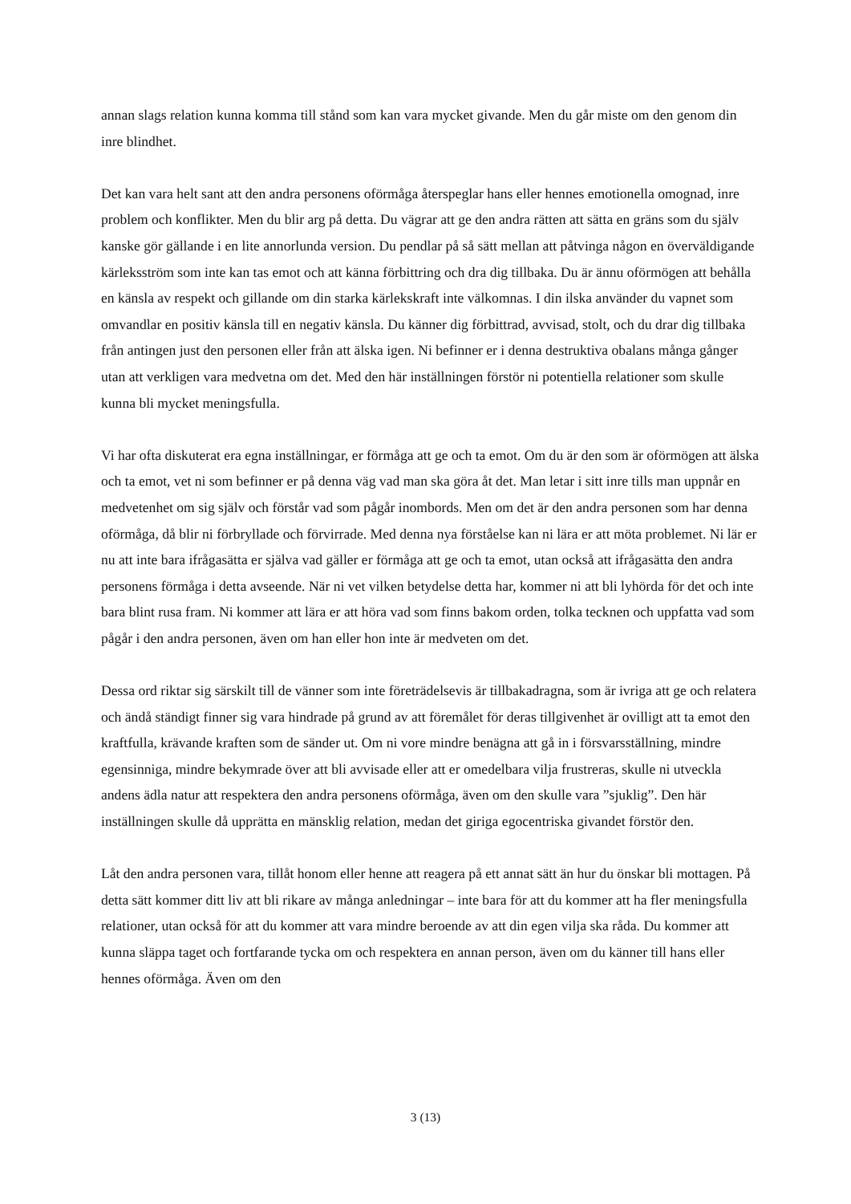annan slags relation kunna komma till stånd som kan vara mycket givande. Men du går miste om den genom din inre blindhet.
Det kan vara helt sant att den andra personens oförmåga återspeglar hans eller hennes emotionella omognad, inre problem och konflikter. Men du blir arg på detta. Du vägrar att ge den andra rätten att sätta en gräns som du själv kanske gör gällande i en lite annorlunda version. Du pendlar på så sätt mellan att påtvinga någon en överväldigande kärleksström som inte kan tas emot och att känna förbittring och dra dig tillbaka. Du är ännu oförmögen att behålla en känsla av respekt och gillande om din starka kärlekskraft inte välkomnas. I din ilska använder du vapnet som omvandlar en positiv känsla till en negativ känsla. Du känner dig förbittrad, avvisad, stolt, och du drar dig tillbaka från antingen just den personen eller från att älska igen. Ni befinner er i denna destruktiva obalans många gånger utan att verkligen vara medvetna om det. Med den här inställningen förstör ni potentiella relationer som skulle kunna bli mycket meningsfulla.
Vi har ofta diskuterat era egna inställningar, er förmåga att ge och ta emot. Om du är den som är oförmögen att älska och ta emot, vet ni som befinner er på denna väg vad man ska göra åt det. Man letar i sitt inre tills man uppnår en medvetenhet om sig själv och förstår vad som pågår inombords. Men om det är den andra personen som har denna oförmåga, då blir ni förbryllade och förvirrade. Med denna nya förståelse kan ni lära er att möta problemet. Ni lär er nu att inte bara ifrågasätta er själva vad gäller er förmåga att ge och ta emot, utan också att ifrågasätta den andra personens förmåga i detta avseende. När ni vet vilken betydelse detta har, kommer ni att bli lyhörda för det och inte bara blint rusa fram. Ni kommer att lära er att höra vad som finns bakom orden, tolka tecknen och uppfatta vad som pågår i den andra personen, även om han eller hon inte är medveten om det.
Dessa ord riktar sig särskilt till de vänner som inte företrädelsevis är tillbakadragna, som är ivriga att ge och relatera och ändå ständigt finner sig vara hindrade på grund av att föremålet för deras tillgivenhet är ovilligt att ta emot den kraftfulla, krävande kraften som de sänder ut. Om ni vore mindre benägna att gå in i försvarsställning, mindre egensinniga, mindre bekymrade över att bli avvisade eller att er omedelbara vilja frustreras, skulle ni utveckla andens ädla natur att respektera den andra personens oförmåga, även om den skulle vara ”sjuklig”. Den här inställningen skulle då upprätta en mänsklig relation, medan det giriga egocentriska givandet förstör den.
Låt den andra personen vara, tillåt honom eller henne att reagera på ett annat sätt än hur du önskar bli mottagen. På detta sätt kommer ditt liv att bli rikare av många anledningar – inte bara för att du kommer att ha fler meningsfulla relationer, utan också för att du kommer att vara mindre beroende av att din egen vilja ska råda. Du kommer att kunna släppa taget och fortfarande tycka om och respektera en annan person, även om du känner till hans eller hennes oförmåga. Även om den
3 (13)